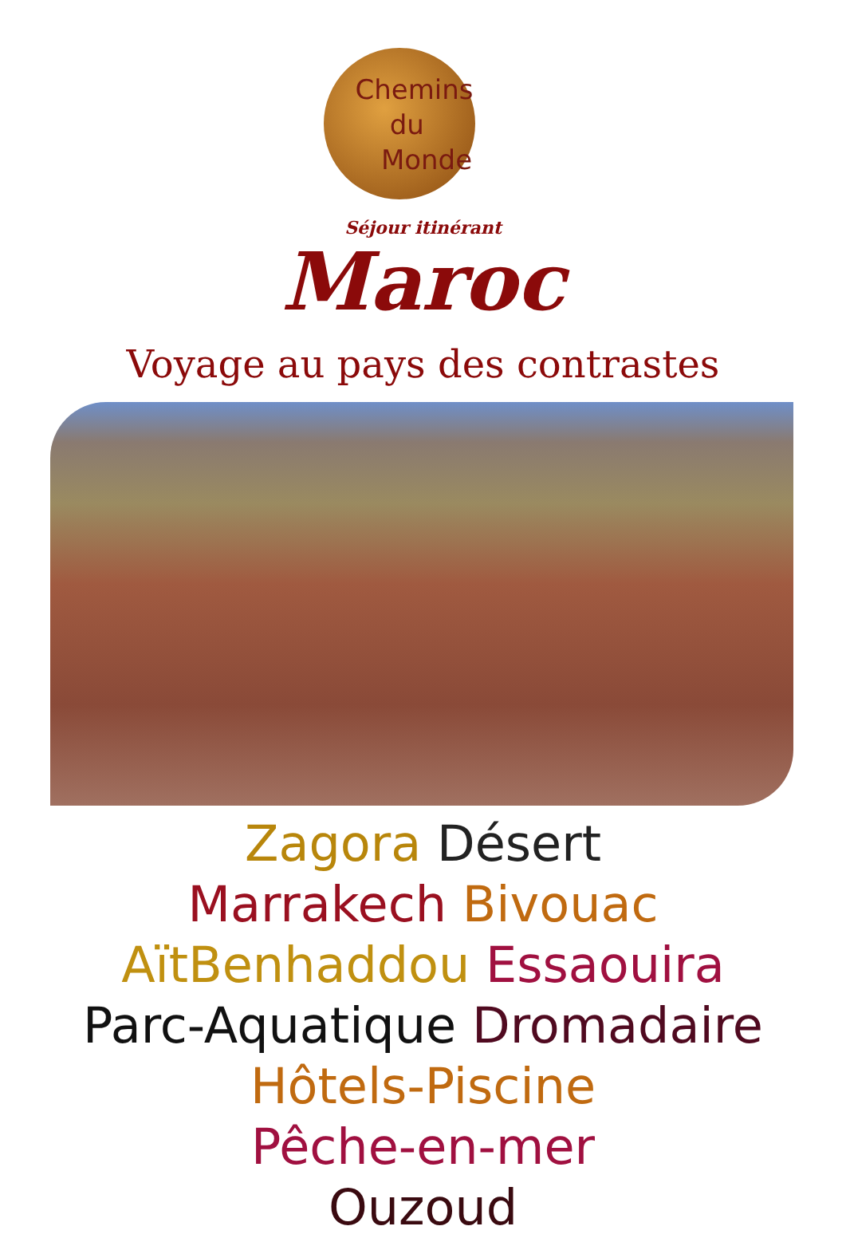Chemins
du
Monde
Séjour itinérant
Maroc
Voyage au pays des contrastes
Zagora Désert
Marrakech Bivouac
AïtBenhaddou Essaouira
Parc-Aquatique Dromadaire
Hôtels-Piscine
Pêche-en-mer
Ouzoud